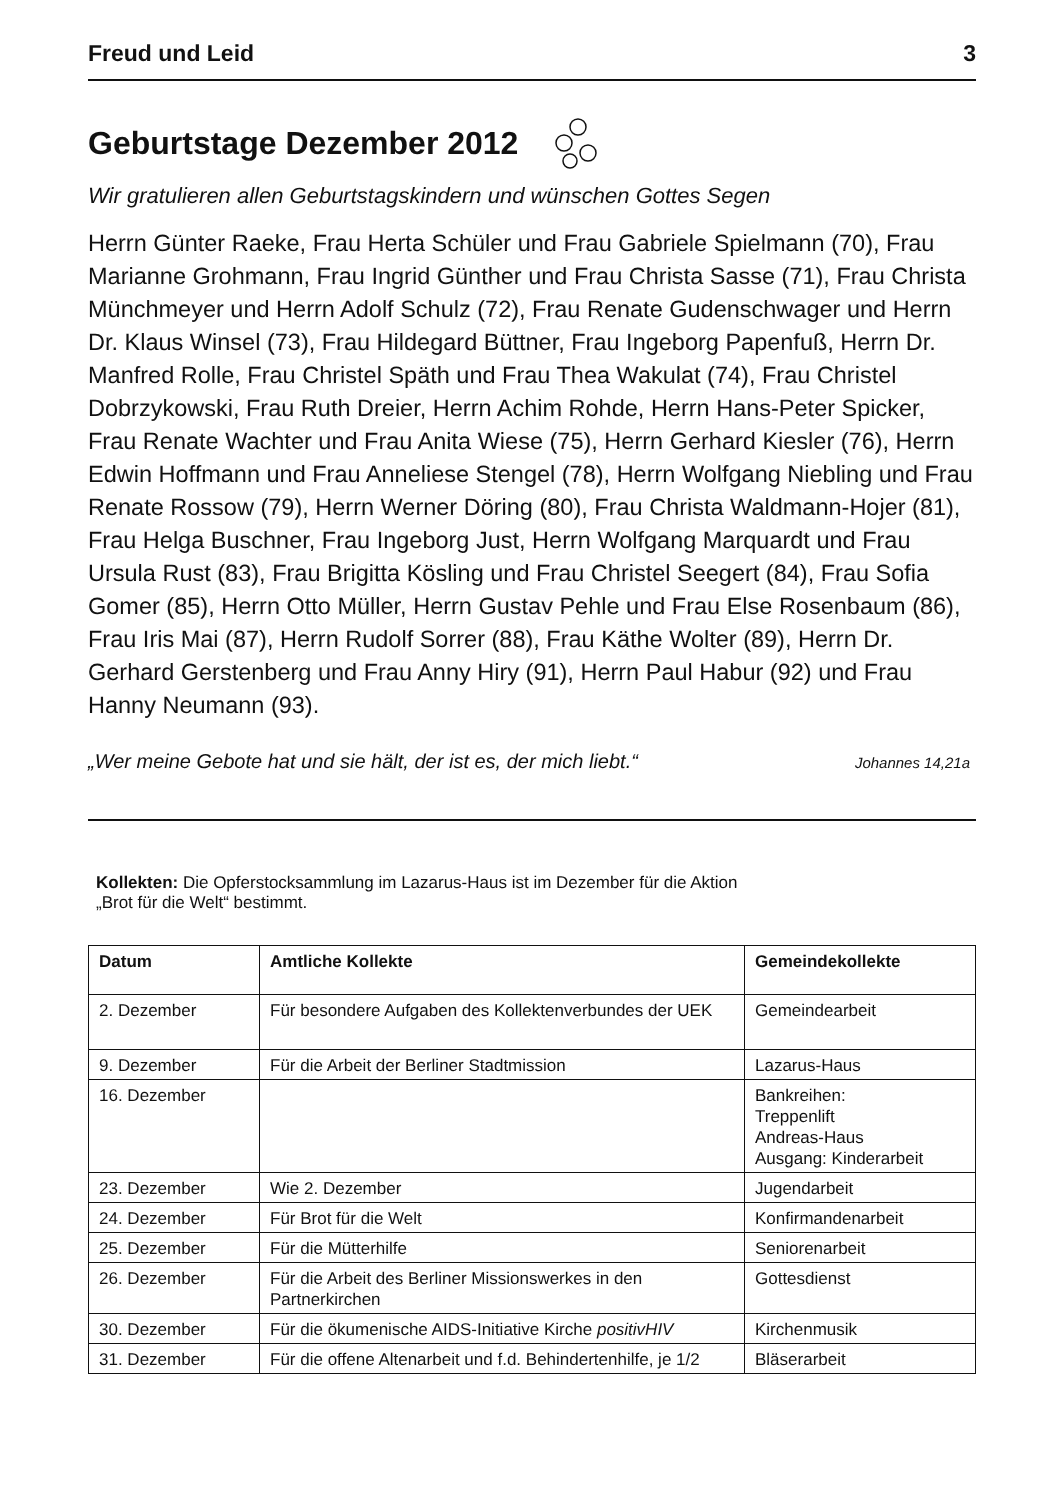Freud und Leid 3
Geburtstage Dezember 2012
Wir gratulieren allen Geburtstagskindern und wünschen Gottes Segen
Herrn Günter Raeke, Frau Herta Schüler und Frau Gabriele Spielmann (70), Frau Marianne Grohmann, Frau Ingrid Günther und Frau Christa Sasse (71), Frau Christa Münchmeyer und Herrn Adolf Schulz (72), Frau Renate Guden­schwager und Herrn Dr. Klaus Winsel (73), Frau Hildegard Büttner, Frau Ingeborg Papenfuß, Herrn Dr. Manfred Rolle, Frau Christel Späth und Frau Thea Wakulat (74), Frau Christel Dobrzykowski, Frau Ruth Dreier, Herrn Achim Rohde, Herrn Hans-Peter Spicker, Frau Renate Wachter und Frau Anita Wiese (75), Herrn Gerhard Kiesler (76), Herrn Edwin Hoffmann und Frau Anneliese Stengel (78), Herrn Wolfgang Niebling und Frau Renate Rossow (79), Herrn Werner Döring (80), Frau Christa Waldmann-Hojer (81), Frau Helga Buschner, Frau Ingeborg Just, Herrn Wolfgang Marquardt und Frau Ursula Rust (83), Frau Brigitta Kösling und Frau Christel Seegert (84), Frau Sofia Gomer (85), Herrn Otto Müller, Herrn Gustav Pehle und Frau Else Rosenbaum (86), Frau Iris Mai (87), Herrn Rudolf Sorrer (88), Frau Käthe Wolter (89), Herrn Dr. Gerhard Gerstenberg und Frau Anny Hiry (91), Herrn Paul Habur (92) und Frau Hanny Neumann (93).
„Wer meine Gebote hat und sie hält, der ist es, der mich liebt.“ Johannes 14,21a
Kollekten: Die Opferstocksammlung im Lazarus-Haus ist im Dezember für die Aktion
„Brot für die Welt“ bestimmt.
| Datum | Amtliche Kollekte | Gemeindekollekte |
| --- | --- | --- |
| 2. Dezember | Für besondere Aufgaben des Kollektenverbundes der UEK | Gemeindearbeit |
| 9. Dezember | Für die Arbeit der Berliner Stadtmission | Lazarus-Haus |
| 16. Dezember | | Bankreihen: Treppenlift Andreas-Haus Ausgang: Kinderarbeit |
| 23. Dezember | Wie 2. Dezember | Jugendarbeit |
| 24. Dezember | Für Brot für die Welt | Konfirmandenarbeit |
| 25. Dezember | Für die Mütterhilfe | Seniorenarbeit |
| 26. Dezember | Für die Arbeit des Berliner Missionswerkes in den Partnerkirchen | Gottesdienst |
| 30. Dezember | Für die ökumenische AIDS-Initiative Kirche positivHIV | Kirchenmusik |
| 31. Dezember | Für die offene Altenarbeit und f.d. Behindertenhilfe, je 1/2 | Bläserarbeit |